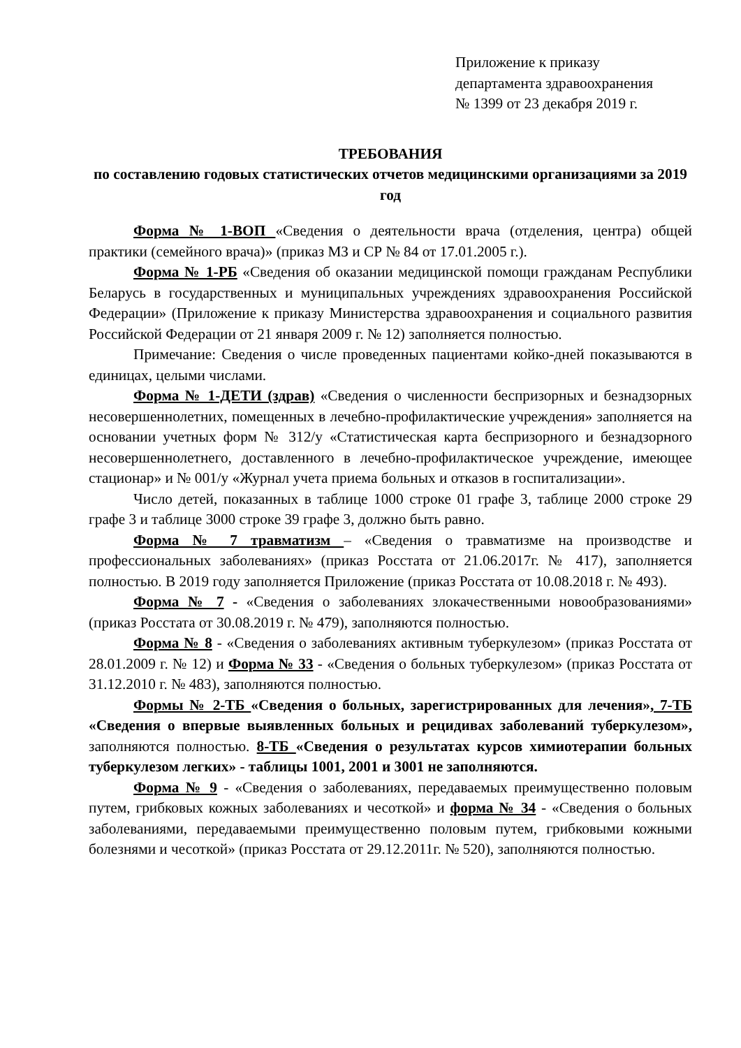Приложение к приказу
департамента здравоохранения
№ 1399 от 23 декабря 2019 г.
ТРЕБОВАНИЯ
по составлению годовых статистических отчетов медицинскими организациями за 2019 год
Форма № 1-ВОП «Сведения о деятельности врача (отделения, центра) общей практики (семейного врача)» (приказ МЗ и СР № 84 от 17.01.2005 г.).
Форма № 1-РБ «Сведения об оказании медицинской помощи гражданам Республики Беларусь в государственных и муниципальных учреждениях здравоохранения Российской Федерации» (Приложение к приказу Министерства здравоохранения и социального развития Российской Федерации от 21 января 2009 г. № 12) заполняется полностью.
Примечание: Сведения о числе проведенных пациентами койко-дней показываются в единицах, целыми числами.
Форма № 1-ДЕТИ (здрав) «Сведения о численности беспризорных и безнадзорных несовершеннолетних, помещенных в лечебно-профилактические учреждения» заполняется на основании учетных форм № 312/у «Статистическая карта беспризорного и безнадзорного несовершеннолетнего, доставленного в лечебно-профилактическое учреждение, имеющее стационар» и № 001/у «Журнал учета приема больных и отказов в госпитализации».
Число детей, показанных в таблице 1000 строке 01 графе 3, таблице 2000 строке 29 графе 3 и таблице 3000 строке 39 графе 3, должно быть равно.
Форма № 7 травматизм – «Сведения о травматизме на производстве и профессиональных заболеваниях» (приказ Росстата от 21.06.2017г. № 417), заполняется полностью. В 2019 году заполняется Приложение (приказ Росстата от 10.08.2018 г. № 493).
Форма № 7 - «Сведения о заболеваниях злокачественными новообразованиями» (приказ Росстата от 30.08.2019 г. № 479), заполняются полностью.
Форма № 8 - «Сведения о заболеваниях активным туберкулезом» (приказ Росстата от 28.01.2009 г. № 12) и Форма № 33 - «Сведения о больных туберкулезом» (приказ Росстата от 31.12.2010 г. № 483), заполняются полностью.
Формы № 2-ТБ «Сведения о больных, зарегистрированных для лечения», 7-ТБ «Сведения о впервые выявленных больных и рецидивах заболеваний туберкулезом», заполняются полностью. 8-ТБ «Сведения о результатах курсов химиотерапии больных туберкулезом легких» - таблицы 1001, 2001 и 3001 не заполняются.
Форма № 9 - «Сведения о заболеваниях, передаваемых преимущественно половым путем, грибковых кожных заболеваниях и чесоткой» и форма № 34 - «Сведения о больных заболеваниями, передаваемыми преимущественно половым путем, грибковыми кожными болезнями и чесоткой» (приказ Росстата от 29.12.2011г. № 520), заполняются полностью.